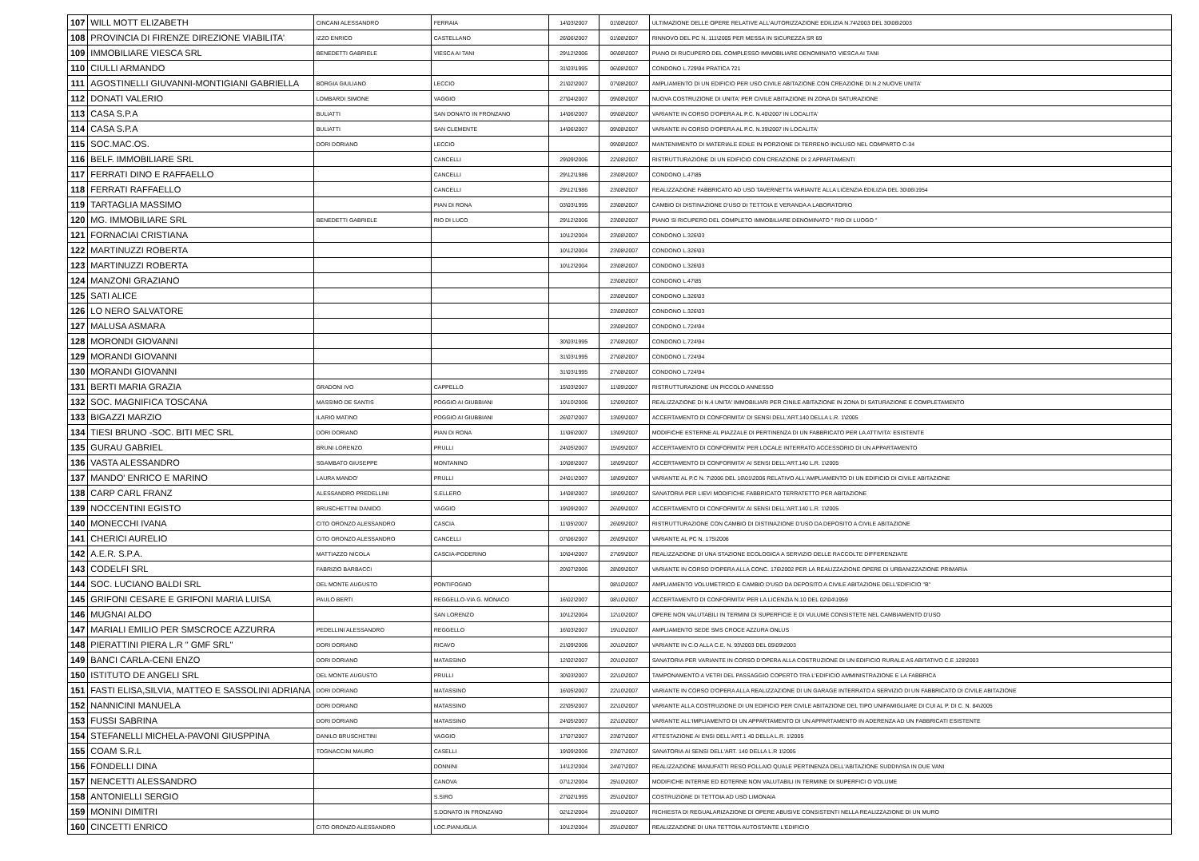| 107 | WILL MOTT ELIZABETH | CINCANI ALESSANDRO | FERRAIA | 14\03\2007 | 01\08\2007 | ULTIMAZIONE DELLE OPERE RELATIVE ALL'AUTORIZZAZIONE EDILIZIA N.74\2003 DEL 30\06\2003 |
| 108 | PROVINCIA DI FIRENZE DIREZIONE VIABILITA' | IZZO ENRICO | CASTELLANO | 26\06\2007 | 01\08\2007 | RINNOVO DEL PC N. 111\2005 PER MESSA IN SICUREZZA SR 69 |
| 109 | IMMOBILIARE VIESCA SRL | BENEDETTI GABRIELE | VIESCA AI TANI | 29\12\2006 | 06\08\2007 | PIANO DI RUCUPERO DEL COMPLESSO IMMOBILIARE DENOMINATO VIESCA AI TANI |
| 110 | CIULLI ARMANDO | | | 31\03\1995 | 06\08\2007 | CONDONO L.729\94 PRATICA 721 |
| 111 | AGOSTINELLI GIUVANNI-MONTIGIANI GABRIELLA | BORGIA GIULIANO | LECCIO | 21\02\2007 | 07\08\2007 | AMPLIAMENTO DI UN EDIFICIO PER USO CIVILE ABITAZIONE CON CREAZIONE DI N.2 NUOVE UNITA' |
| 112 | DONATI VALERIO | LOMBARDI SIMONE | VAGGIO | 27\04\2007 | 09\08\2007 | NUOVA COSTRUZIONE DI UNITA' PER CIVILE ABITAZIONE IN ZONA DI SATURAZIONE |
| 113 | CASA S.P.A | BULIATTI | SAN DONATO IN FRONZANO | 14\06\2007 | 09\08\2007 | VARIANTE IN CORSO D'OPERA AL P.C. N.40\2007 IN LOCALITA' |
| 114 | CASA S.P.A | BULIATTI | SAN CLEMENTE | 14\06\2007 | 09\08\2007 | VARIANTE IN CORSO D'OPERA AL P.C. N.39\2007 IN LOCALITA' |
| 115 | SOC.MAC.OS. | DORI DORIANO | LECCIO | | 09\08\2007 | MANTENIMENTO DI MATERIALE EDILE IN PORZIONE DI TERRENO INCLUSO NEL COMPARTO C-34 |
| 116 | BELF. IMMOBILIARE SRL | | CANCELLI | 29\09\2006 | 22\08\2007 | RISTRUTTURAZIONE DI UN EDIFICIO CON CREAZIONE DI 2 APPARTAMENTI |
| 117 | FERRATI DINO E RAFFAELLO | | CANCELLI | 29\12\1986 | 23\08\2007 | CONDONO L.47\85 |
| 118 | FERRATI RAFFAELLO | | CANCELLI | 29\12\1986 | 23\08\2007 | REALIZZAZIONE FABBRICATO AD USO TAVERNETTA VARIANTE ALLA LICENZIA EDILIZIA DEL 30\06\1954 |
| 119 | TARTAGLIA MASSIMO | | PIAN DI RONA | 03\03\1995 | 23\08\2007 | CAMBIO DI DISTINAZIONE D'USO DI TETTOIA E VERANDA A LABORATORIO |
| 120 | MG. IMMOBILIARE SRL | BENEDETTI GABRIELE | RIO DI LUCO | 29\12\2006 | 23\08\2007 | PIANO SI RICUPERO DEL COMPLETO IMMOBILIARE DENOMINATO " RIO DI LUOGO " |
| 121 | FORNACIAI CRISTIANA | | | 10\12\2004 | 23\08\2007 | CONDONO L.326\03 |
| 122 | MARTINUZZI ROBERTA | | | 10\12\2004 | 23\08\2007 | CONDONO L.326\03 |
| 123 | MARTINUZZI ROBERTA | | | 10\12\2004 | 23\08\2007 | CONDONO L.326\03 |
| 124 | MANZONI GRAZIANO | | | | 23\08\2007 | CONDONO L.47\85 |
| 125 | SATI ALICE | | | | 23\08\2007 | CONDONO L.326\03 |
| 126 | LO NERO SALVATORE | | | | 23\08\2007 | CONDONO L.326\03 |
| 127 | MALUSA ASMARA | | | | 23\08\2007 | CONDONO L.724\94 |
| 128 | MORONDI GIOVANNI | | | 30\03\1995 | 27\08\2007 | CONDONO L.724\94 |
| 129 | MORANDI GIOVANNI | | | 31\03\1995 | 27\08\2007 | CONDONO L.724\94 |
| 130 | MORANDI GIOVANNI | | | 31\03\1995 | 27\08\2007 | CONDONO L.724\94 |
| 131 | BERTI MARIA GRAZIA | GRADONI IVO | CAPPELLO | 15\03\2007 | 11\09\2007 | RISTRUTTURAZIONE UN PICCOLO ANNESSO |
| 132 | SOC. MAGNIFICA TOSCANA | MASSIMO DE SANTIS | POGGIO AI GIUBBIANI | 10\10\2006 | 12\09\2007 | REALIZZAZIONE DI N.4 UNITA' IMMOBILIARI PER CINILE ABITAZIONE IN ZONA DI SATURAZIONE E COMPLETAMENTO |
| 133 | BIGAZZI MARZIO | ILARIO MATINO | POGGIO AI GIUBBIANI | 26\07\2007 | 13\09\2007 | ACCERTAMENTO DI CONFORMITA' DI SENSI DELL'ART.140 DELLA L.R. 1\2005 |
| 134 | TIESI BRUNO -SOC. BITI MEC SRL | DORI DORIANO | PIAN DI RONA | 11\06\2007 | 13\09\2007 | MODIFICHE ESTERNE AL PIAZZALE DI PERTINENZA DI UN FABBRICATO PER LA ATTIVITA' ESISTENTE |
| 135 | GURAU GABRIEL | BRUNI LORENZO | PRULLI | 24\05\2007 | 15\09\2007 | ACCERTAMENTO DI CONFORMITA' PER LOCALE INTERRATO ACCESSORIO DI UN APPARTAMENTO |
| 136 | VASTA ALESSANDRO | SGAMBATO GIUSEPPE | MONTANINO | 10\08\2007 | 18\09\2007 | ACCERTAMENTO DI CONFORMITA' AI SENSI DELL'ART.140 L.R. 1\2005 |
| 137 | MANDO' ENRICO E MARINO | LAURA MANDO' | PRULLI | 24\01\2007 | 18\09\2007 | VARIANTE AL P.C N. 7\2006 DEL 16\01\2006 RELATIVO ALL'AMPLIAMENTO DI UN EDIFICIO DI CIVILE ABITAZIONE |
| 138 | CARP CARL FRANZ | ALESSANDRO PREDELLINI | S.ELLERO | 14\08\2007 | 18\09\2007 | SANATORIA PER LIEVI MODIFICHE FABBRICATO TERRATETTO PER ABITAZIONE |
| 139 | NOCCENTINI EGISTO | BRUSCHETTINI DANIDO | VAGGIO | 19\09\2007 | 26\09\2007 | ACCERTAMENTO DI CONFORMITA' AI SENSI DELL'ART.140 L.R. 1\2005 |
| 140 | MONECCHI IVANA | CITO ORONZO ALESSANDRO | CASCIA | 11\05\2007 | 26\09\2007 | RISTRUTTURAZIONE CON CAMBIO DI DISTINAZIONE D'USO DA DEPOSITO A CIVILE ABITAZIONE |
| 141 | CHERICI AURELIO | CITO ORONZO ALESSANDRO | CANCELLI | 07\06\2007 | 26\09\2007 | VARIANTE AL PC N. 175\2006 |
| 142 | A.E.R. S.P.A. | MATTIAZZO NICOLA | CASCIA-PODERINO | 10\04\2007 | 27\09\2007 | REALIZZAZIONE DI UNA STAZIONE ECOLOGICA A SERVIZIO DELLE RACCOLTE DIFFERENZIATE |
| 143 | CODELFI SRL | FABRIZIO BARBACCI | | 20\07\2006 | 28\09\2007 | VARIANTE IN CORSO D'OPERA ALLA CONC. 176\2002 PER LA REALIZZAZIONE OPERE DI URBANIZZAZIONE PRIMARIA |
| 144 | SOC. LUCIANO BALDI SRL | DEL MONTE AUGUSTO | PONTIFOGNO | | 08\10\2007 | AMPLIAMENTO VOLUMETRICO E CAMBIO D'USO DA DEPOSITO A CIVILE ABITAZIONE DELL'EDIFICIO "B" |
| 145 | GRIFONI CESARE E GRIFONI MARIA LUISA | PAULO BERTI | REGGELLO-VIA G. MONACO | 16\02\2007 | 08\10\2007 | ACCERTAMENTO DI CONFORMITA' PER LA LICENZIA N.10 DEL 02\04\1959 |
| 146 | MUGNAI ALDO | | SAN LORENZO | 10\12\2004 | 12\10\2007 | OPERE NON VALUTABILI IN TERMINI DI SUPERFICIE E DI VULUME CONSISTETE NEL CAMBIAMENTO D'USO |
| 147 | MARIALI EMILIO PER SMSCROCE AZZURRA | PEDELLINI ALESSANDRO | REGGELLO | 16\03\2007 | 19\10\2007 | AMPLIAMENTO SEDE SMS CROCE AZZURA ONLUS |
| 148 | PIERATTINI PIERA L.R " GMF SRL" | DORI DORIANO | RICAVO | 21\09\2006 | 20\10\2007 | VARIANTE IN C.O ALLA C.E. N. 93\2003 DEL 05\09\2003 |
| 149 | BANCI CARLA-CENI ENZO | DORI DORIANO | MATASSINO | 12\02\2007 | 20\10\2007 | SANATORIA PER VARIANTE IN CORSO D'OPERA ALLA COSTRUZIONE DI UN EDIFICIO RURALE AS ABITATIVO C.E 128\2003 |
| 150 | ISTITUTO DE ANGELI SRL | DEL MONTE AUGUSTO | PRULLI | 30\03\2007 | 22\10\2007 | TAMPONAMENTO A VETRI DEL PASSAGGIO COPERTO TRA L'EDIFICIO AMMINISTRAZIONE E LA FABBRICA |
| 151 | FASTI ELISA,SILVIA, MATTEO E SASSOLINI ADRIANA | DORI DORIANO | MATASSINO | 16\05\2007 | 22\10\2007 | VARIANTE IN CORSO D'OPERA ALLA REALIZZAZIONE DI UN GARAGE INTERRATO A SERVIZIO DI UN FABBRICATO DI CIVILE ABITAZIONE |
| 152 | NANNICINI MANUELA | DORI DORIANO | MATASSINO | 22\05\2007 | 22\10\2007 | VARIANTE ALLA COSTRUZIONE DI UN EDIFICIO PER CIVILE ABITAZIONE DEL TIPO UNIFAMIGLIARE DI CUI AL P. DI C. N. 84\2005 |
| 153 | FUSSI SABRINA | DORI DORIANO | MATASSINO | 24\05\2007 | 22\10\2007 | VARIANTE ALL'IMPLIAMENTO DI UN APPARTAMENTO DI UN APPARTAMENTO IN ADERENZA AD UN FABBRICATI ESISTENTE |
| 154 | STEFANELLI MICHELA-PAVONI GIUSPPINA | DANILO BRUSCHETINI | VAGGIO | 17\07\2007 | 23\07\2007 | ATTESTAZIONE AI ENSI DELL'ART.1 40 DELLA L.R. 1\2005 |
| 155 | COAM S.R.L | TOGNACCINI MAURO | CASELLI | 19\09\2006 | 23\07\2007 | SANATORIA AI SENSI DELL'ART. 140 DELLA L.R 1\2005 |
| 156 | FONDELLI DINA | | DONNINI | 14\12\2004 | 24\07\2007 | REALIZZAZIONE MANUFATTI RESO POLLAIO QUALE PERTINENZA DELL'ABITAZIONE SUDDIVISA IN DUE VANI |
| 157 | NENCETTI ALESSANDRO | | CANOVA | 07\12\2004 | 25\10\2007 | MODIFICHE INTERNE ED EDTERNE NON VALUTABILI IN TERMINE DI SUPERFICI O VOLUME |
| 158 | ANTONIELLI SERGIO | | S.SIRO | 27\02\1995 | 25\10\2007 | COSTRUZIONE DI TETTOIA AD USO LIMONAIA |
| 159 | MONINI DIMITRI | | S.DONATO IN FRONZANO | 02\12\2004 | 25\10\2007 | RICHIESTA DI REGUALARIZAZIONE DI OPERE ABUSIVE CONSISTENTI NELLA REALIZZAZIONE DI UN MURO |
| 160 | CINCETTI ENRICO | CITO ORONZO ALESSANDRO | LOC.PIANUGLIA | 10\12\2004 | 25\10\2007 | REALIZZAZIONE DI UNA TETTOIA AUTOSTANTE L'EDIFICIO |